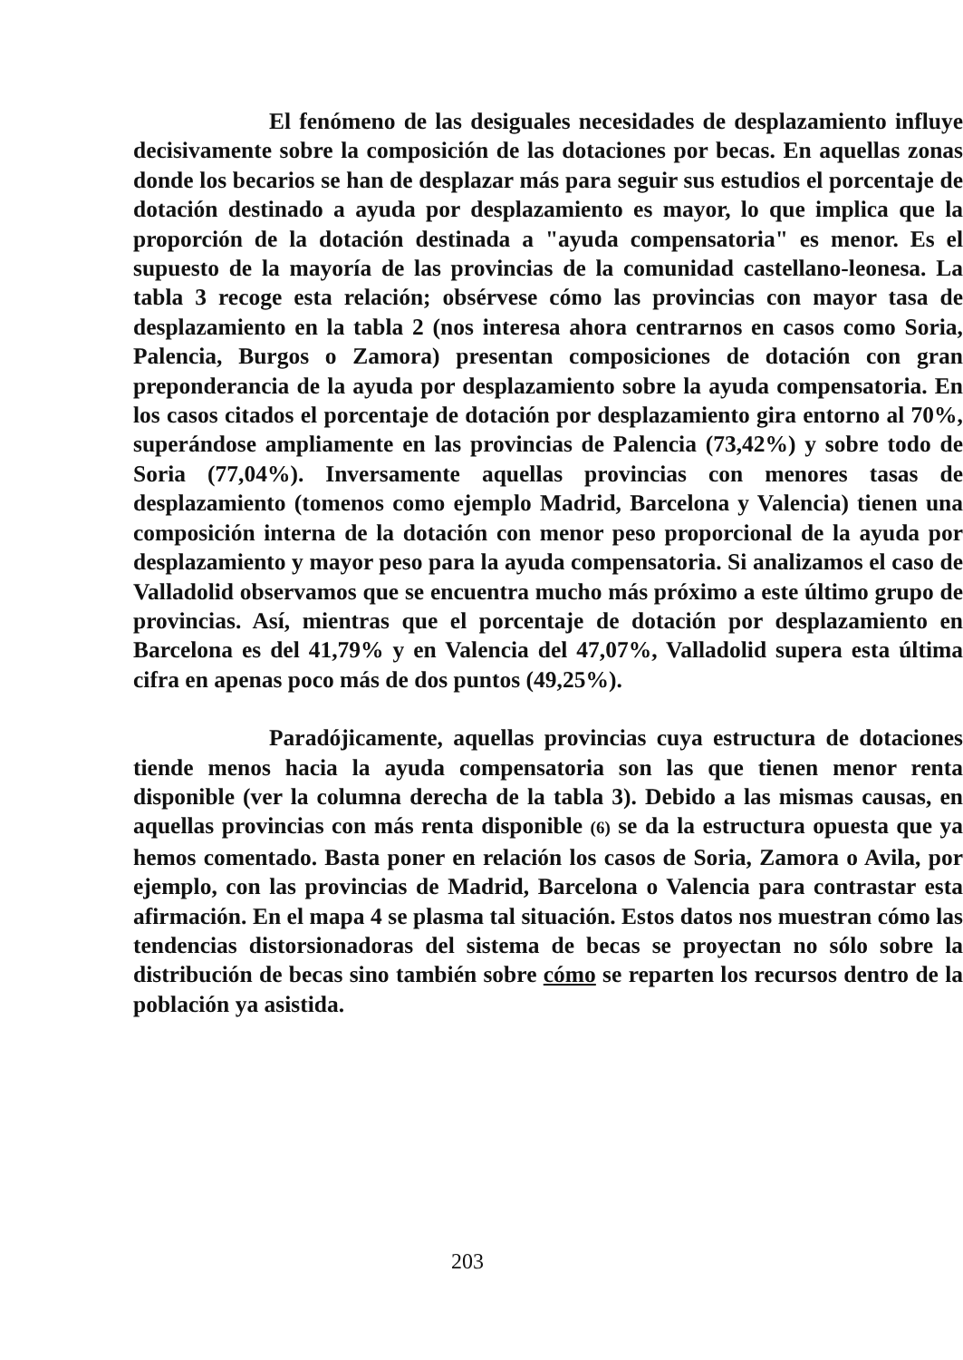El fenómeno de las desiguales necesidades de desplazamiento influye decisivamente sobre la composición de las dotaciones por becas. En aquellas zonas donde los becarios se han de desplazar más para seguir sus estudios el porcentaje de dotación destinado a ayuda por desplazamiento es mayor, lo que implica que la proporción de la dotación destinada a "ayuda compensatoria" es menor. Es el supuesto de la mayoría de las provincias de la comunidad castellano-leonesa. La tabla 3 recoge esta relación; obsérvese cómo las provincias con mayor tasa de desplazamiento en la tabla 2 (nos interesa ahora centrarnos en casos como Soria, Palencia, Burgos o Zamora) presentan composiciones de dotación con gran preponderancia de la ayuda por desplazamiento sobre la ayuda compensatoria. En los casos citados el porcentaje de dotación por desplazamiento gira entorno al 70%, superándose ampliamente en las provincias de Palencia (73,42%) y sobre todo de Soria (77,04%). Inversamente aquellas provincias con menores tasas de desplazamiento (tomenos como ejemplo Madrid, Barcelona y Valencia) tienen una composición interna de la dotación con menor peso proporcional de la ayuda por desplazamiento y mayor peso para la ayuda compensatoria. Si analizamos el caso de Valladolid observamos que se encuentra mucho más próximo a este último grupo de provincias. Así, mientras que el porcentaje de dotación por desplazamiento en Barcelona es del 41,79% y en Valencia del 47,07%, Valladolid supera esta última cifra en apenas poco más de dos puntos (49,25%).
Paradójicamente, aquellas provincias cuya estructura de dotaciones tiende menos hacia la ayuda compensatoria son las que tienen menor renta disponible (ver la columna derecha de la tabla 3). Debido a las mismas causas, en aquellas provincias con más renta disponible (6) se da la estructura opuesta que ya hemos comentado. Basta poner en relación los casos de Soria, Zamora o Avila, por ejemplo, con las provincias de Madrid, Barcelona o Valencia para contrastar esta afirmación. En el mapa 4 se plasma tal situación. Estos datos nos muestran cómo las tendencias distorsionadoras del sistema de becas se proyectan no sólo sobre la distribución de becas sino también sobre cómo se reparten los recursos dentro de la población ya asistida.
203